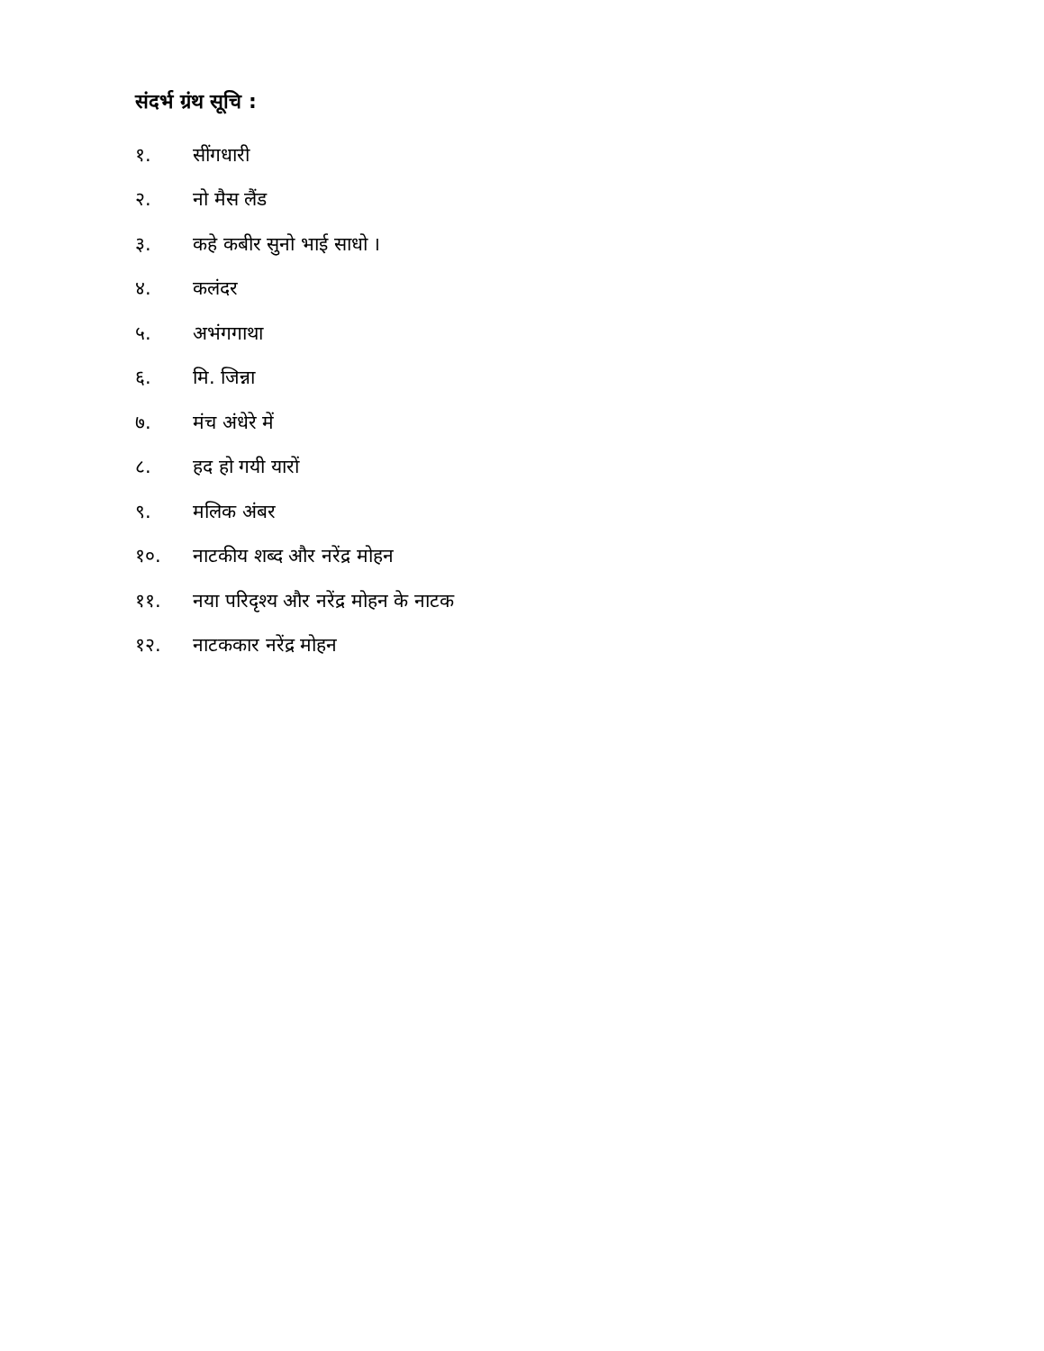संदर्भ ग्रंथ सूचि :
१. सींगधारी
२. नो मैस लैंड
३. कहे कबीर सुनो भाई साधो ।
४. कलंदर
५. अभंगगाथा
६. मि. जिन्ना
७. मंच अंधेरे में
८. हद हो गयी यारों
९. मलिक अंबर
१०. नाटकीय शब्द और नरेंद्र मोहन
११. नया परिदृश्य और नरेंद्र मोहन के नाटक
१२. नाटककार नरेंद्र मोहन